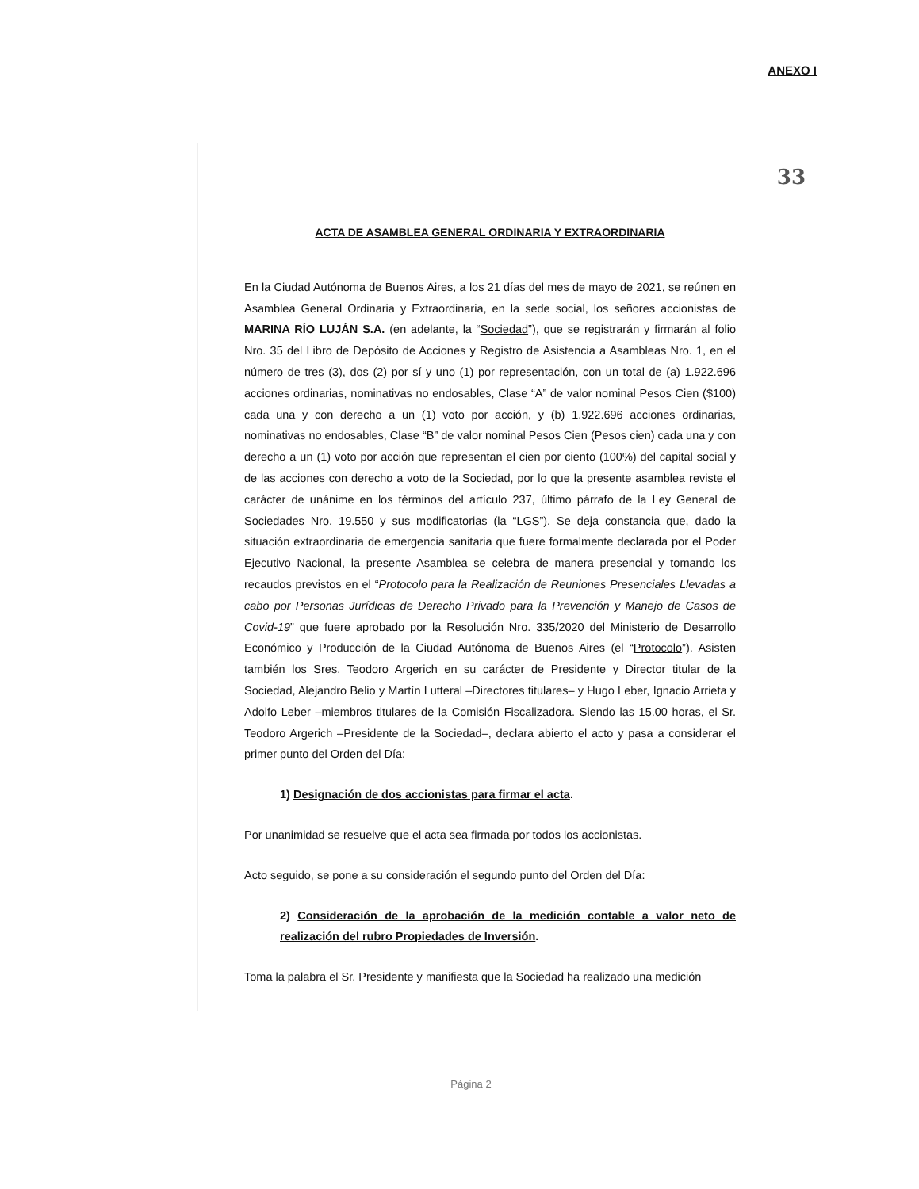ANEXO I
33
ACTA DE ASAMBLEA GENERAL ORDINARIA Y EXTRAORDINARIA
En la Ciudad Autónoma de Buenos Aires, a los 21 días del mes de mayo de 2021, se reúnen en Asamblea General Ordinaria y Extraordinaria, en la sede social, los señores accionistas de MARINA RÍO LUJÁN S.A. (en adelante, la “Sociedad”), que se registrarán y firmarán al folio Nro. 35 del Libro de Depósito de Acciones y Registro de Asistencia a Asambleas Nro. 1, en el número de tres (3), dos (2) por sí y uno (1) por representación, con un total de (a) 1.922.696 acciones ordinarias, nominativas no endosables, Clase “A” de valor nominal Pesos Cien ($100) cada una y con derecho a un (1) voto por acción, y (b) 1.922.696 acciones ordinarias, nominativas no endosables, Clase “B” de valor nominal Pesos Cien (Pesos cien) cada una y con derecho a un (1) voto por acción que representan el cien por ciento (100%) del capital social y de las acciones con derecho a voto de la Sociedad, por lo que la presente asamblea reviste el carácter de unánime en los términos del artículo 237, último párrafo de la Ley General de Sociedades Nro. 19.550 y sus modificatorias (la “LGS”). Se deja constancia que, dado la situación extraordinaria de emergencia sanitaria que fuere formalmente declarada por el Poder Ejecutivo Nacional, la presente Asamblea se celebra de manera presencial y tomando los recaudos previstos en el “Protocolo para la Realización de Reuniones Presenciales Llevadas a cabo por Personas Jurídicas de Derecho Privado para la Prevención y Manejo de Casos de Covid-19” que fuere aprobado por la Resolución Nro. 335/2020 del Ministerio de Desarrollo Económico y Producción de la Ciudad Autónoma de Buenos Aires (el “Protocolo”). Asisten también los Sres. Teodoro Argerich en su carácter de Presidente y Director titular de la Sociedad, Alejandro Belio y Martín Lutteral –Directores titulares– y Hugo Leber, Ignacio Arrieta y Adolfo Leber –miembros titulares de la Comisión Fiscalizadora. Siendo las 15.00 horas, el Sr. Teodoro Argerich –Presidente de la Sociedad–, declara abierto el acto y pasa a considerar el primer punto del Orden del Día:
1) Designación de dos accionistas para firmar el acta.
Por unanimidad se resuelve que el acta sea firmada por todos los accionistas.
Acto seguido, se pone a su consideración el segundo punto del Orden del Día:
2) Consideración de la aprobación de la medición contable a valor neto de realización del rubro Propiedades de Inversión.
Toma la palabra el Sr. Presidente y manifiesta que la Sociedad ha realizado una medición
Página 2